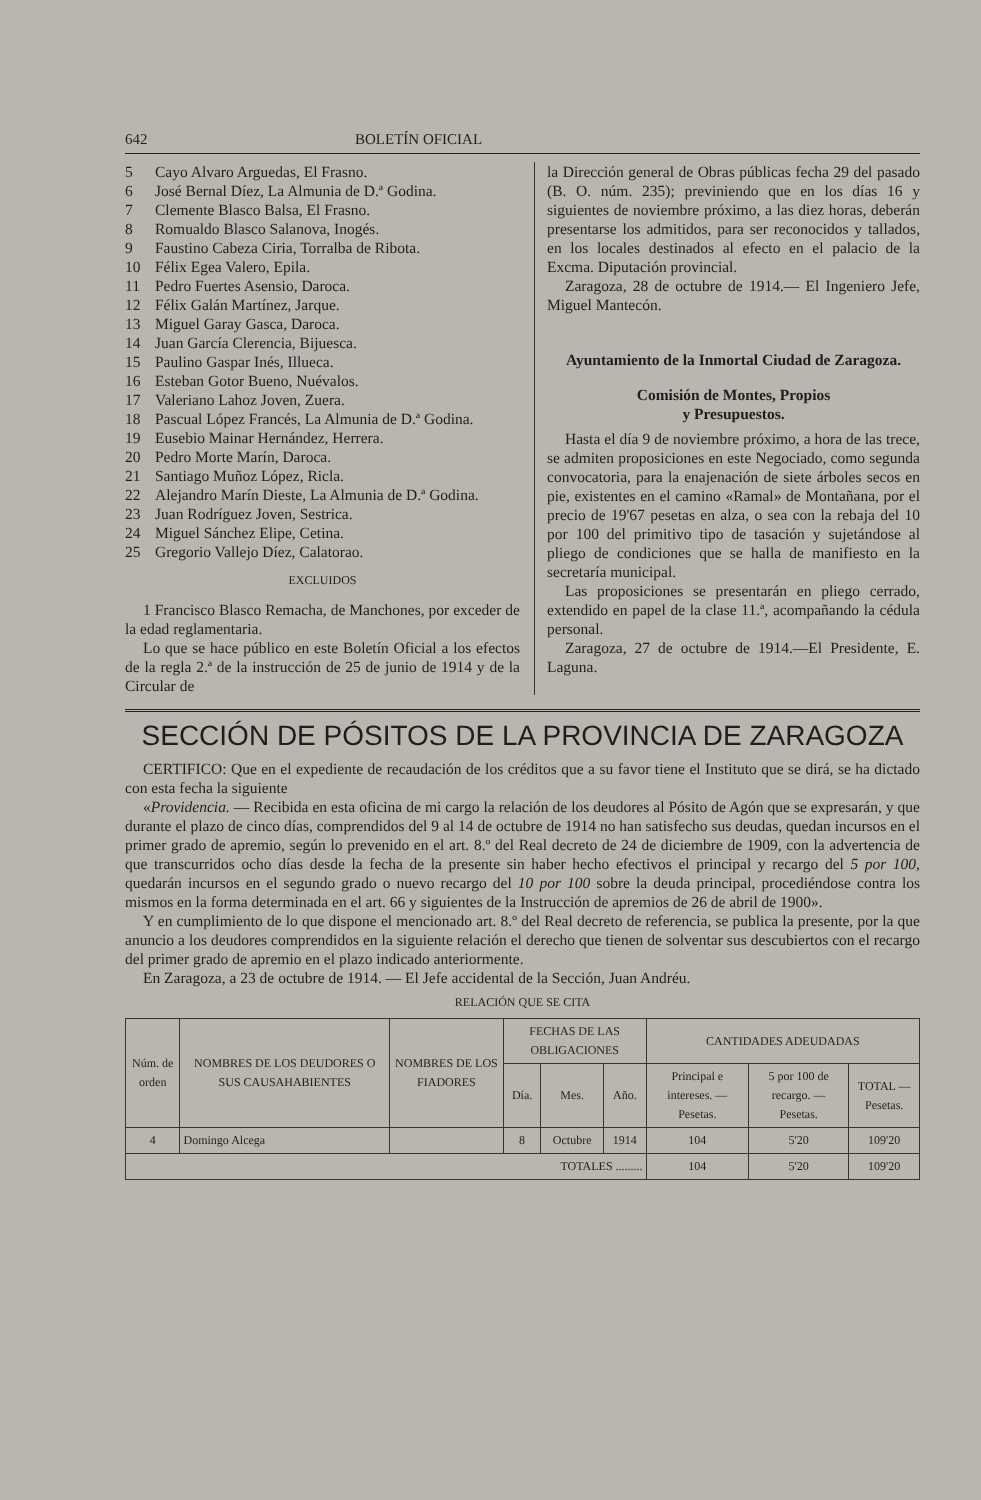642 BOLETÍN OFICIAL
5 Cayo Alvaro Arguedas, El Frasno.
6 José Bernal Díez, La Almunia de D.ª Godina.
7 Clemente Blasco Balsa, El Frasno.
8 Romualdo Blasco Salanova, Inogés.
9 Faustino Cabeza Ciria, Torralba de Ribota.
10 Félix Egea Valero, Epila.
11 Pedro Fuertes Asensio, Daroca.
12 Félix Galán Martínez, Jarque.
13 Miguel Garay Gasca, Daroca.
14 Juan García Clerencia, Bijuesca.
15 Paulino Gaspar Inés, Illueca.
16 Esteban Gotor Bueno, Nuévalos.
17 Valeriano Lahoz Joven, Zuera.
18 Pascual López Francés, La Almunia de D.ª Godina.
19 Eusebio Mainar Hernández, Herrera.
20 Pedro Morte Marín, Daroca.
21 Santiago Muñoz López, Ricla.
22 Alejandro Marín Dieste, La Almunia de D.ª Godina.
23 Juan Rodríguez Joven, Sestrica.
24 Miguel Sánchez Elipe, Cetina.
25 Gregorio Vallejo Díez, Calatorao.
EXCLUIDOS
1 Francisco Blasco Remacha, de Manchones, por exceder de la edad reglamentaria.
Lo que se hace público en este Boletín Oficial a los efectos de la regla 2.ª de la instrucción de 25 de junio de 1914 y de la Circular de
la Dirección general de Obras públicas fecha 29 del pasado (B. O. núm. 235); previniendo que en los días 16 y siguientes de noviembre próximo, a las diez horas, deberán presentarse los admitidos, para ser reconocidos y tallados, en los locales destinados al efecto en el palacio de la Excma. Diputación provincial.
Zaragoza, 28 de octubre de 1914.— El Ingeniero Jefe, Miguel Mantecón.
Ayuntamiento de la Inmortal Ciudad de Zaragoza.
Comisión de Montes, Propios
y Presupuestos.
Hasta el día 9 de noviembre próximo, a hora de las trece, se admiten proposiciones en este Negociado, como segunda convocatoria, para la enajenación de siete árboles secos en pie, existentes en el camino «Ramal» de Montañana, por el precio de 19'67 pesetas en alza, o sea con la rebaja del 10 por 100 del primitivo tipo de tasación y sujetándose al pliego de condiciones que se halla de manifiesto en la secretaría municipal.
Las proposiciones se presentarán en pliego cerrado, extendido en papel de la clase 11.ª, acompañando la cédula personal.
Zaragoza, 27 de octubre de 1914.—El Presidente, E. Laguna.
SECCIÓN DE PÓSITOS DE LA PROVINCIA DE ZARAGOZA
CERTIFICO: Que en el expediente de recaudación de los créditos que a su favor tiene el Instituto que se dirá, se ha dictado con esta fecha la siguiente
«Providencia. — Recibida en esta oficina de mi cargo la relación de los deudores al Pósito de Agón que se expresarán, y que durante el plazo de cinco días, comprendidos del 9 al 14 de octubre de 1914 no han satisfecho sus deudas, quedan incursos en el primer grado de apremio, según lo prevenido en el art. 8.º del Real decreto de 24 de diciembre de 1909, con la advertencia de que transcurridos ocho días desde la fecha de la presente sin haber hecho efectivos el principal y recargo del 5 por 100, quedarán incursos en el segundo grado o nuevo recargo del 10 por 100 sobre la deuda principal, procediéndose contra los mismos en la forma determinada en el art. 66 y siguientes de la Instrucción de apremios de 26 de abril de 1900».
Y en cumplimiento de lo que dispone el mencionado art. 8.º del Real decreto de referencia, se publica la presente, por la que anuncio a los deudores comprendidos en la siguiente relación el derecho que tienen de solventar sus descubiertos con el recargo del primer grado de apremio en el plazo indicado anteriormente.
En Zaragoza, a 23 de octubre de 1914. — El Jefe accidental de la Sección, Juan Andréu.
RELACIÓN QUE SE CITA
| Núm. de orden | NOMBRES DE LOS DEUDORES O SUS CAUSAHABIENTES | NOMBRES DE LOS FIADORES | FECHAS DE LAS OBLIGACIONES | | | CANTIDADES ADEUDADAS | | |
| --- | --- | --- | --- | --- | --- | --- | --- | --- |
| | | | Día. | Mes. | Año. | Principal e intereses. — Pesetas. | 5 por 100 de recargo. — Pesetas. | TOTAL — Pesetas. |
| 4 | Domingo Alcega | | 8 | Octubre | 1914 | 104 | 5'20 | 109'20 |
| TOTALES ......... | | | | | | 104 | 5'20 | 109'20 |